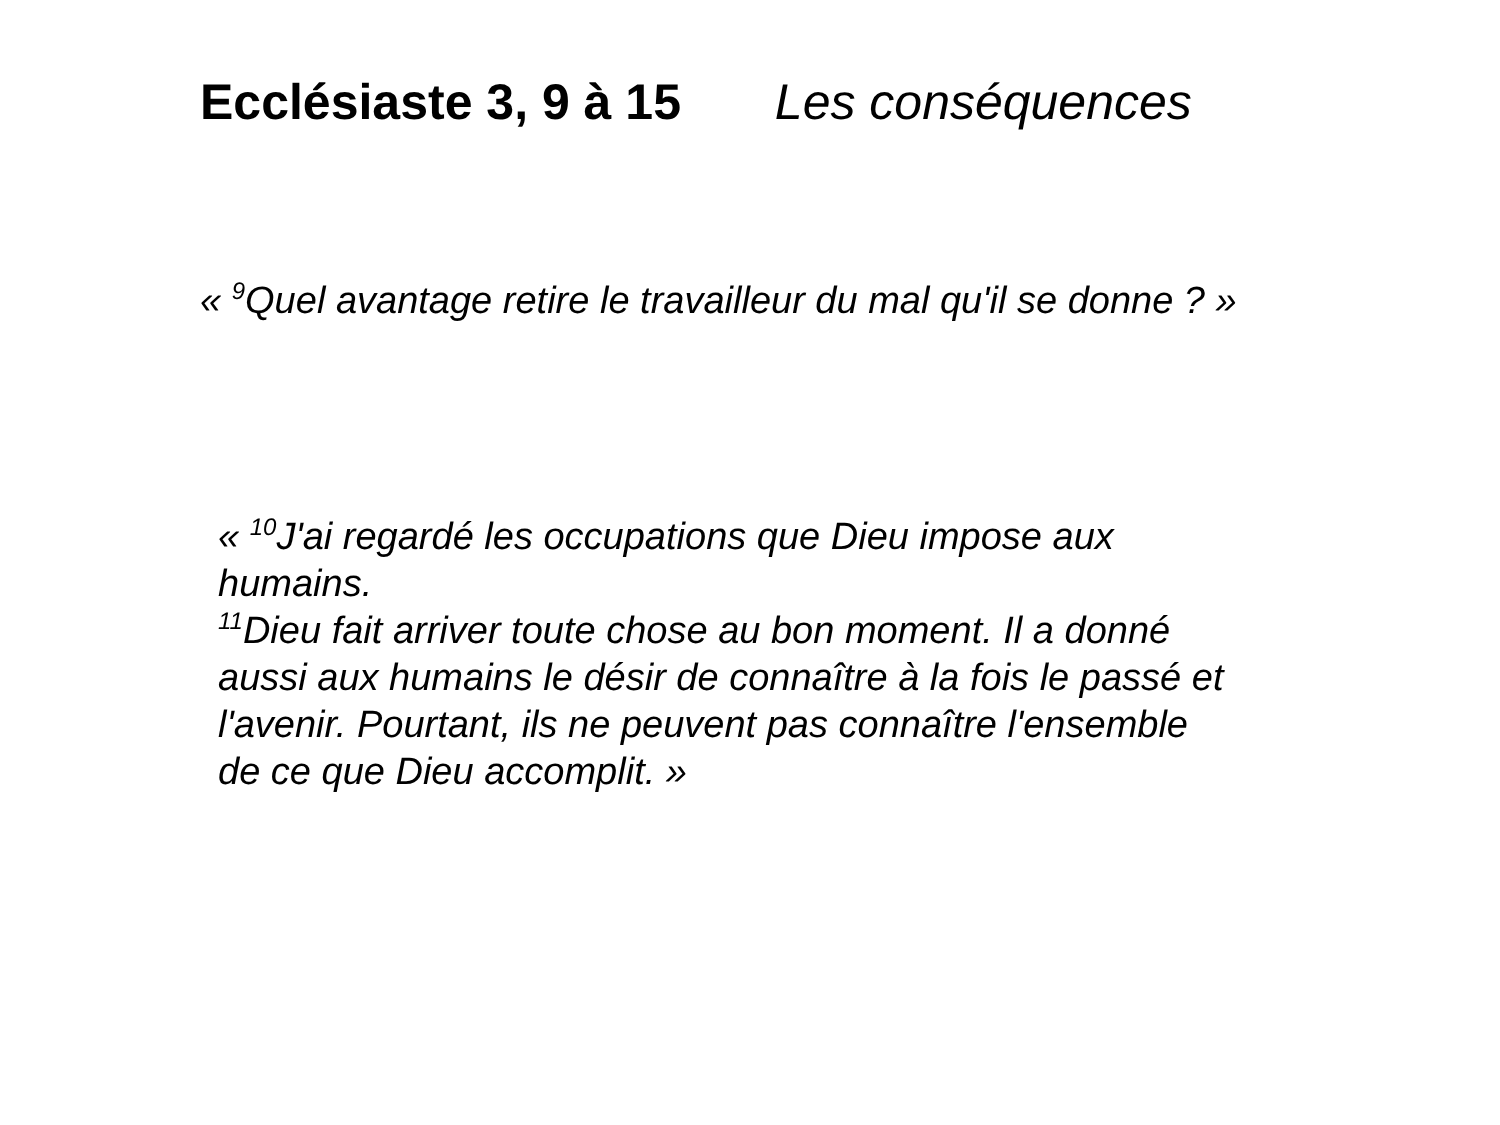Ecclésiaste 3, 9 à 15 Les conséquences
« <sup>9</sup>Quel avantage retire le travailleur du mal qu'il se donne ? »
« <sup>10</sup>J'ai regardé les occupations que Dieu impose aux humains.
<sup>11</sup> Dieu fait arriver toute chose au bon moment. Il a donné aussi aux humains le désir de connaître à la fois le passé et l'avenir. Pourtant, ils ne peuvent pas connaître l'ensemble de ce que Dieu accomplit. »